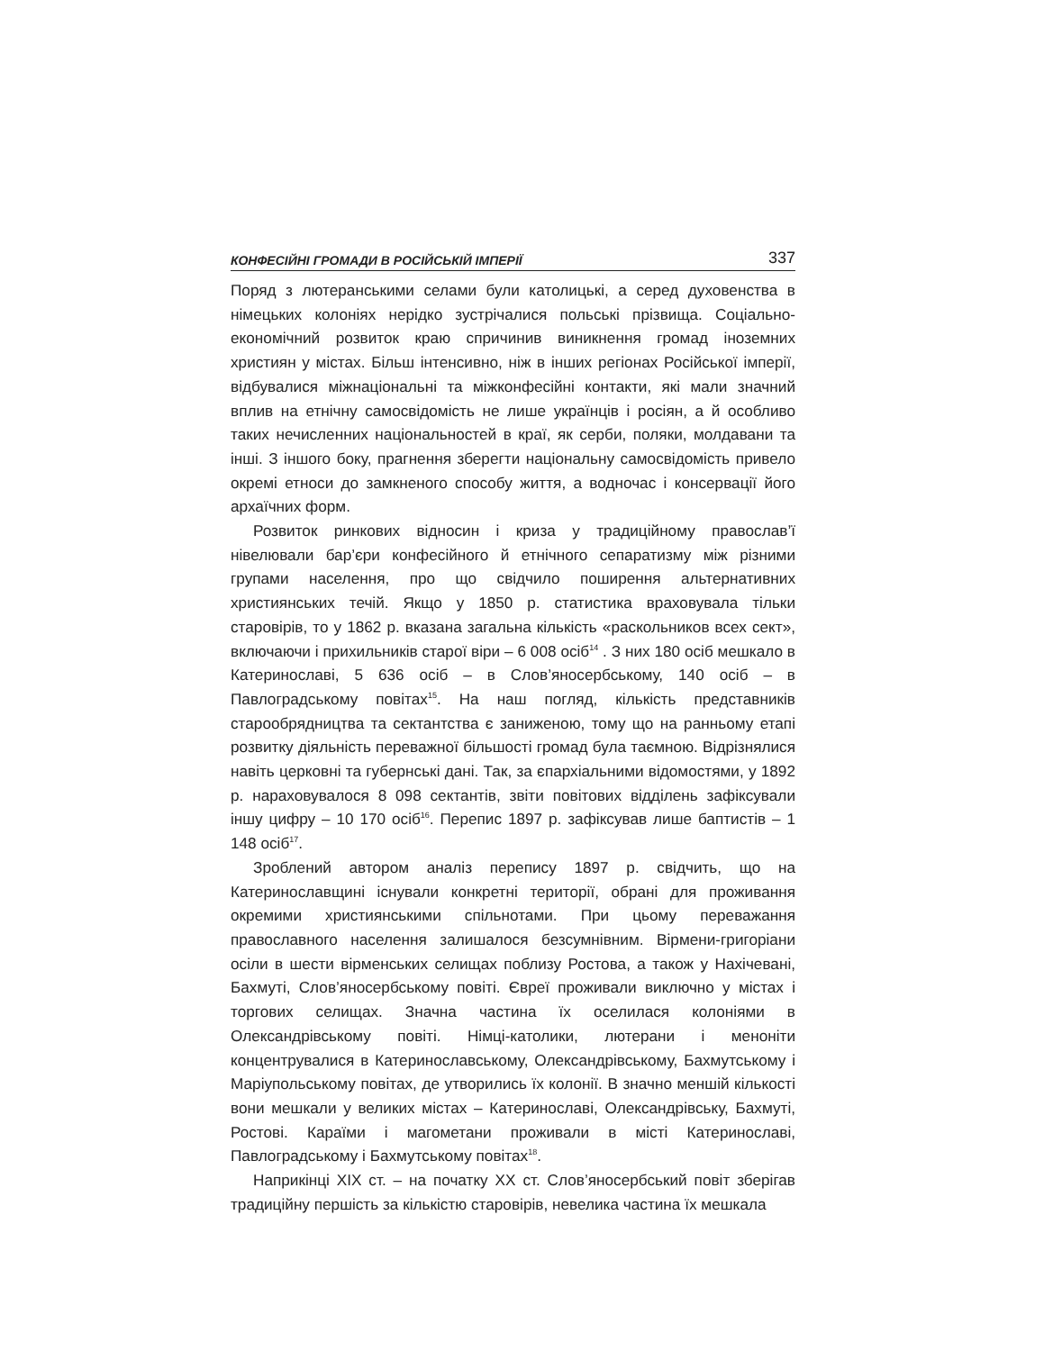КОНФЕСІЙНІ ГРОМАДИ В РОСІЙСЬКІЙ ІМПЕРІЇ 337
Поряд з лютеранськими селами були католицькі, а серед духовенства в німецьких колоніях нерідко зустрічалися польські прізвища. Соціально-економічний розвиток краю спричинив виникнення громад іноземних християн у містах. Більш інтенсивно, ніж в інших регіонах Російської імперії, відбувалися міжнаціональні та міжконфесійні контакти, які мали значний вплив на етнічну самосвідомість не лише українців і росіян, а й особливо таких нечисленних національностей в краї, як серби, поляки, молдавани та інші. З іншого боку, прагнення зберегти національну самосвідомість привело окремі етноси до замкненого способу життя, а водночас і консервації його архаїчних форм.
Розвиток ринкових відносин і криза у традиційному православ’ї нівелювали бар’єри конфесійного й етнічного сепаратизму між різними групами населення, про що свідчило поширення альтернативних християнських течій. Якщо у 1850 р. статистика враховувала тільки старовірів, то у 1862 р. вказана загальна кількість «раскольников всех сект», включаючи і прихильників старої віри – 6 008 осіб<sup>14</sup> . З них 180 осіб мешкало в Катеринославі, 5 636 осіб – в Слов’яносербському, 140 осіб – в Павлоградському повітах<sup>15</sup>. На наш погляд, кількість представників старообрядництва та сектантства є заниженою, тому що на ранньому етапі розвитку діяльність переважної більшості громад була таємною. Відрізнялися навіть церковні та губернські дані. Так, за єпархіальними відомостями, у 1892 р. нараховувалося 8 098 сектантів, звіти повітових відділень зафіксували іншу цифру – 10 170 осіб<sup>16</sup>. Перепис 1897 р. зафіксував лише баптистів – 1 148 осіб<sup>17</sup>.
Зроблений автором аналіз перепису 1897 р. свідчить, що на Катеринославщині існували конкретні території, обрані для проживання окремими християнськими спільнотами. При цьому переважання православного населення залишалося безсумнівним. Вірмени-григоріани осіли в шести вірменських селищах поблизу Ростова, а також у Нахічевані, Бахмуті, Слов’яносербському повіті. Євреї проживали виключно у містах і торгових селищах. Значна частина їх оселилася колоніями в Олександрівському повіті. Німці-католики, лютерани і меноніти концентрувалися в Катеринославському, Олександрівському, Бахмутському і Маріупольському повітах, де утворились їх колонії. В значно меншій кількості вони мешкали у великих містах – Катеринославі, Олександрівську, Бахмуті, Ростові. Караїми і магометани проживали в місті Катеринославі, Павлоградському і Бахмутському повітах<sup>18</sup>.
Наприкінці XIX ст. – на початку XX ст. Слов’яносербський повіт зберігав традиційну першість за кількістю старовірів, невелика частина їх мешкала